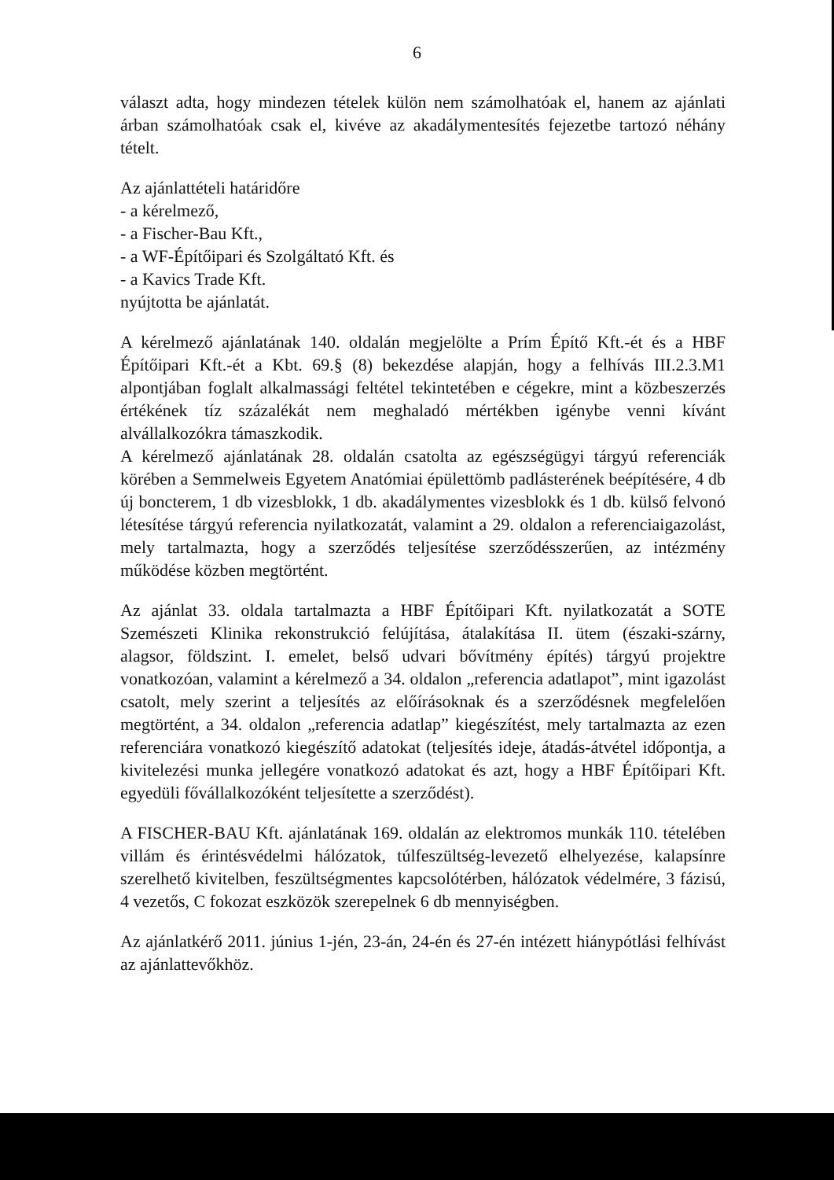6
választ adta, hogy mindezen tételek külön nem számolhatóak el, hanem az ajánlati árban számolhatóak csak el, kivéve az akadálymentesítés fejezetbe tartozó néhány tételt.
Az ajánlattételi határidőre
- a kérelmező,
- a Fischer-Bau Kft.,
- a WF-Építőipari és Szolgáltató Kft. és
- a Kavics Trade Kft.
nyújtotta be ajánlatát.
A kérelmező ajánlatának 140. oldalán megjelölte a Prím Építő Kft.-ét és a HBF Építőipari Kft.-ét a Kbt. 69.§ (8) bekezdése alapján, hogy a felhívás III.2.3.M1 alpontjában foglalt alkalmassági feltétel tekintetében e cégekre, mint a közbeszerzés értékének tíz százalékát nem meghaladó mértékben igénybe venni kívánt alvállalkozókra támaszkodik.
A kérelmező ajánlatának 28. oldalán csatolta az egészségügyi tárgyú referenciák körében a Semmelweis Egyetem Anatómiai épülettömb padlásterének beépítésére, 4 db új boncterem, 1 db vizesblokk, 1 db. akadálymentes vizesblokk és 1 db. külső felvonó létesítése tárgyú referencia nyilatkozatát, valamint a 29. oldalon a referenciaigazolást, mely tartalmazta, hogy a szerződés teljesítése szerződésszerűen, az intézmény működése közben megtörtént.
Az ajánlat 33. oldala tartalmazta a HBF Építőipari Kft. nyilatkozatát a SOTE Szemészeti Klinika rekonstrukció felújítása, átalakítása II. ütem (északi-szárny, alagsor, földszint. I. emelet, belső udvari bővítmény építés) tárgyú projektre vonatkozóan, valamint a kérelmező a 34. oldalon „referencia adatlapot”, mint igazolást csatolt, mely szerint a teljesítés az előírásoknak és a szerződésnek megfelelően megtörtént, a 34. oldalon „referencia adatlap” kiegészítést, mely tartalmazta az ezen referenciára vonatkozó kiegészítő adatokat (teljesítés ideje, átadás-átvétel időpontja, a kivitelezési munka jellegére vonatkozó adatokat és azt, hogy a HBF Építőipari Kft. egyedüli fővállalkozóként teljesítette a szerződést).
A FISCHER-BAU Kft. ajánlatának 169. oldalán az elektromos munkák 110. tételében villám és érintésvédelmi hálózatok, túlfeszültség-levezető elhelyezése, kalapsínre szerelhető kivitelben, feszültségmentes kapcsolótérben, hálózatok védelmére, 3 fázisú, 4 vezetős, C fokozat eszközök szerepelnek 6 db mennyiségben.
Az ajánlatkérő 2011. június 1-jén, 23-án, 24-én és 27-én intézett hiánypótlási felhívást az ajánlattevőkhöz.